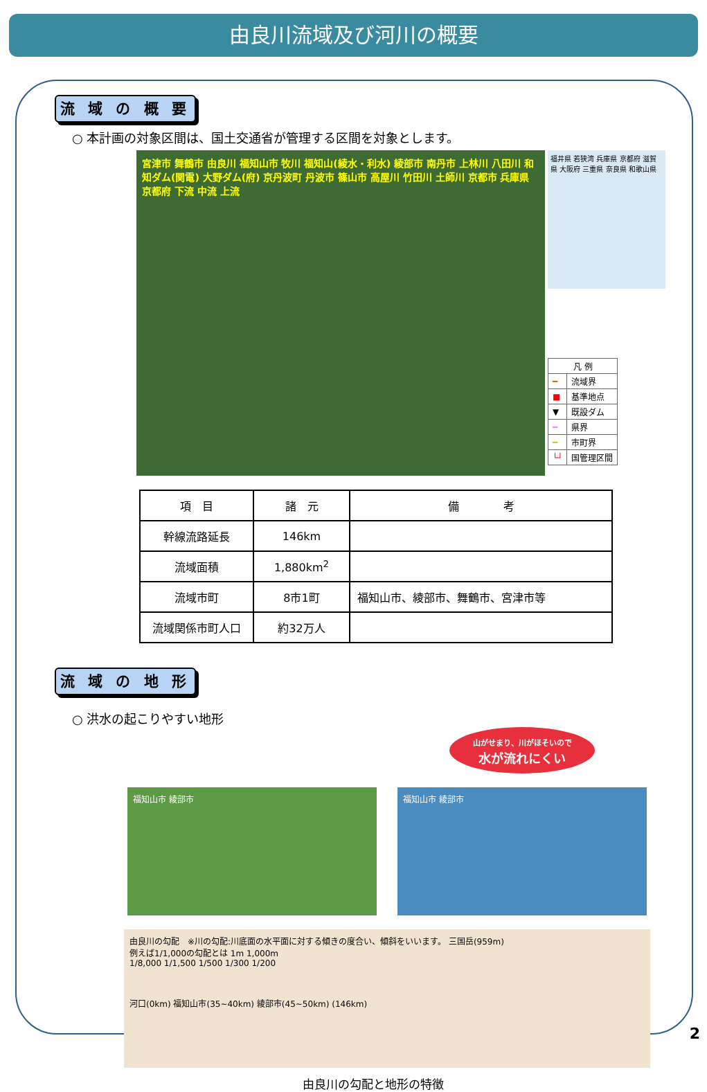由良川流域及び河川の概要
流 域 の 概 要
○ 本計画の対象区間は、国土交通省が管理する区間を対象とします。
宮津市 舞鶴市 由良川 福知山市 牧川 福知山(綾水・利水) 綾部市 南丹市 上林川 八田川 和知ダム(関電) 大野ダム(府) 京丹波町 丹波市 篠山市 高屋川 竹田川 土師川 京都市 兵庫県 京都府 下流 中流 上流
福井県 若狭湾 兵庫県 京都府 滋賀県 大阪府 三重県 奈良県 和歌山県
| 凡 例 | |
| ━ | 流域界 |
| ■ | 基準地点 |
| ▼ | 既設ダム |
| ━ | 県界 |
| ━ | 市町界 |
| └┘ | 国管理区間 |
| 項 目 | 諸 元 | 備 考 |
| --- | --- | --- |
| 幹線流路延長 | 146km | |
| 流域面積 | 1,880km<sup>2</sup> | |
| 流域市町 | 8市1町 | 福知山市、綾部市、舞鶴市、宮津市等 |
| 流域関係市町人口 | 約32万人 | |
流 域 の 地 形
○ 洪水の起こりやすい地形
山がせまり、川がほそいので
水が流れにくい
福知山市 綾部市 福知山市 綾部市
由良川の勾配　※川の勾配:川底面の水平面に対する傾きの度合い、傾斜をいいます。 三国岳(959m)
例えば1/1,000の勾配とは 1m 1,000m
1/8,000 1/1,500 1/500 1/300 1/200
河口(0km) 福知山市(35~40km) 綾部市(45~50km) (146km)
由良川の勾配と地形の特徴
2